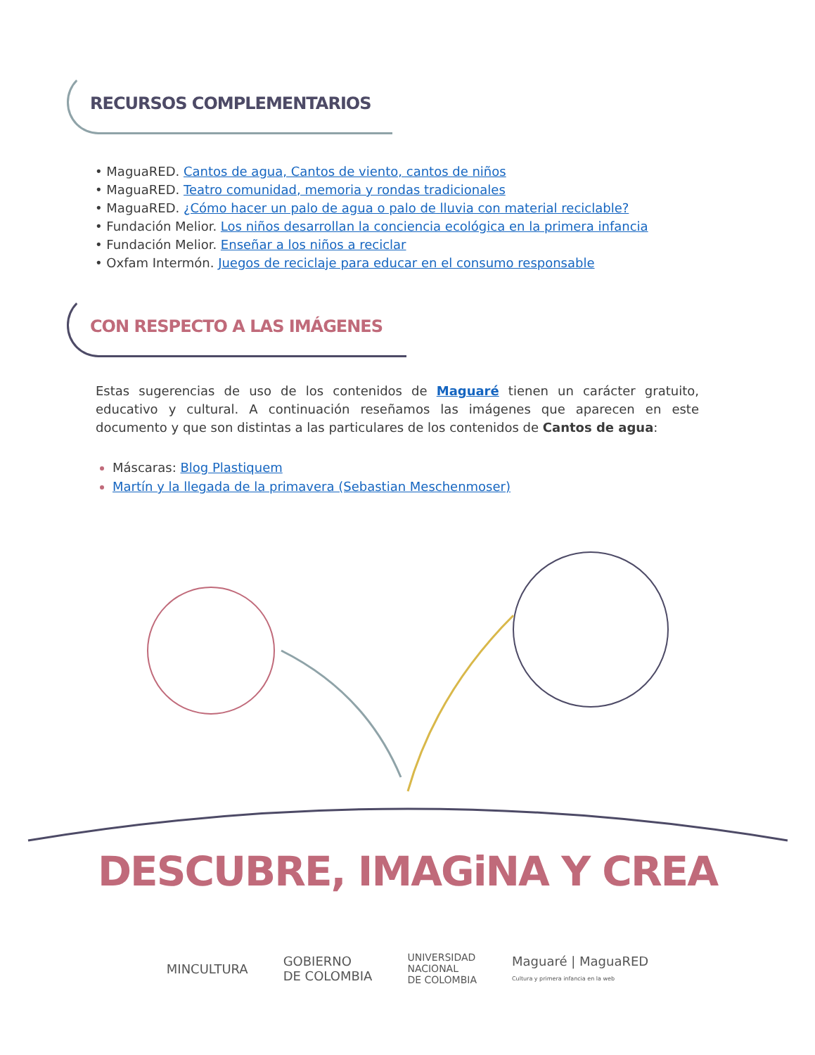RECURSOS COMPLEMENTARIOS
• MaguaRED. Cantos de agua, Cantos de viento, cantos de niños
• MaguaRED. Teatro comunidad, memoria y rondas tradicionales
• MaguaRED. ¿Cómo hacer un palo de agua o palo de lluvia con material reciclable?
• Fundación Melior. Los niños desarrollan la conciencia ecológica en la primera infancia
• Fundación Melior. Enseñar a los niños a reciclar
• Oxfam Intermón. Juegos de reciclaje para educar en el consumo responsable
CON RESPECTO A LAS IMÁGENES
Estas sugerencias de uso de los contenidos de Maguaré tienen un carácter gratuito, educativo y cultural. A continuación reseñamos las imágenes que aparecen en este documento y que son distintas a las particulares de los contenidos de Cantos de agua:
Máscaras: Blog Plastiquem
Martín y la llegada de la primavera (Sebastian Meschenmoser)
DESCUBRE, IMAGiNA Y CREA
MINCULTURA GOBIERNO
DE COLOMBIA UNIVERSIDAD
NACIONAL
DE COLOMBIA Maguaré | MaguaRED
Cultura y primera infancia en la web